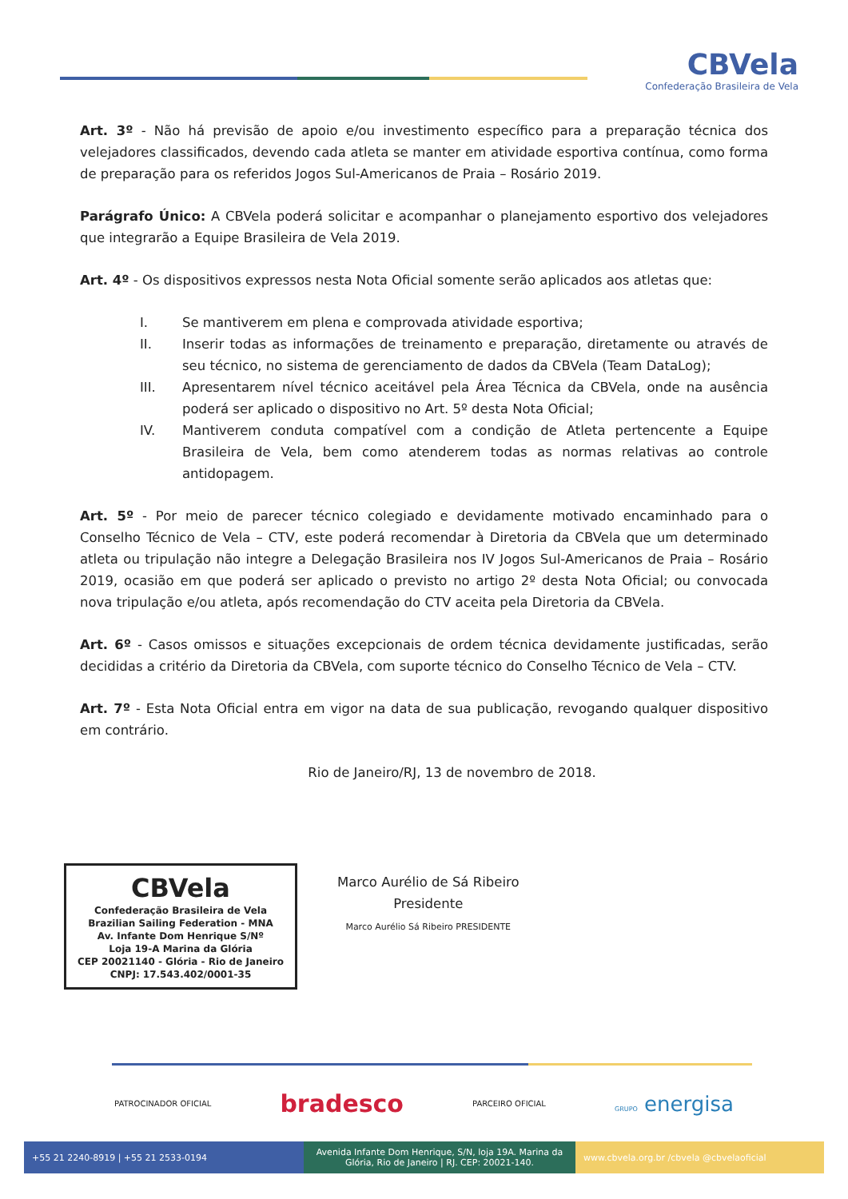CBVela
Confederação Brasileira de Vela
Art. 3º - Não há previsão de apoio e/ou investimento específico para a preparação técnica dos velejadores classificados, devendo cada atleta se manter em atividade esportiva contínua, como forma de preparação para os referidos Jogos Sul-Americanos de Praia – Rosário 2019.
Parágrafo Único: A CBVela poderá solicitar e acompanhar o planejamento esportivo dos velejadores que integrarão a Equipe Brasileira de Vela 2019.
Art. 4º - Os dispositivos expressos nesta Nota Oficial somente serão aplicados aos atletas que:
I. Se mantiverem em plena e comprovada atividade esportiva;
II. Inserir todas as informações de treinamento e preparação, diretamente ou através de seu técnico, no sistema de gerenciamento de dados da CBVela (Team DataLog);
III. Apresentarem nível técnico aceitável pela Área Técnica da CBVela, onde na ausência poderá ser aplicado o dispositivo no Art. 5º desta Nota Oficial;
IV. Mantiverem conduta compatível com a condição de Atleta pertencente a Equipe Brasileira de Vela, bem como atenderem todas as normas relativas ao controle antidopagem.
Art. 5º - Por meio de parecer técnico colegiado e devidamente motivado encaminhado para o Conselho Técnico de Vela – CTV, este poderá recomendar à Diretoria da CBVela que um determinado atleta ou tripulação não integre a Delegação Brasileira nos IV Jogos Sul-Americanos de Praia – Rosário 2019, ocasião em que poderá ser aplicado o previsto no artigo 2º desta Nota Oficial; ou convocada nova tripulação e/ou atleta, após recomendação do CTV aceita pela Diretoria da CBVela.
Art. 6º - Casos omissos e situações excepcionais de ordem técnica devidamente justificadas, serão decididas a critério da Diretoria da CBVela, com suporte técnico do Conselho Técnico de Vela – CTV.
Art. 7º - Esta Nota Oficial entra em vigor na data de sua publicação, revogando qualquer dispositivo em contrário.
Rio de Janeiro/RJ, 13 de novembro de 2018.
CBVela
Confederação Brasileira de Vela
Brazilian Sailing Federation - MNA
Av. Infante Dom Henrique S/Nº
Loja 19-A Marina da Glória
CEP 20021140 - Glória - Rio de Janeiro
CNPJ: 17.543.402/0001-35
Marco Aurélio de Sá Ribeiro
Presidente
Marco Aurélio Sá Ribeiro PRESIDENTE
PATROCINADOR OFICIAL bradesco PARCEIRO OFICIAL GRUPO energisa
+55 21 2240-8919 | +55 21 2533-0194 Avenida Infante Dom Henrique, S/N, loja 19A. Marina da Glória, Rio de Janeiro | RJ. CEP: 20021-140.
www.cbvela.org.br /cbvela @cbvelaoficial